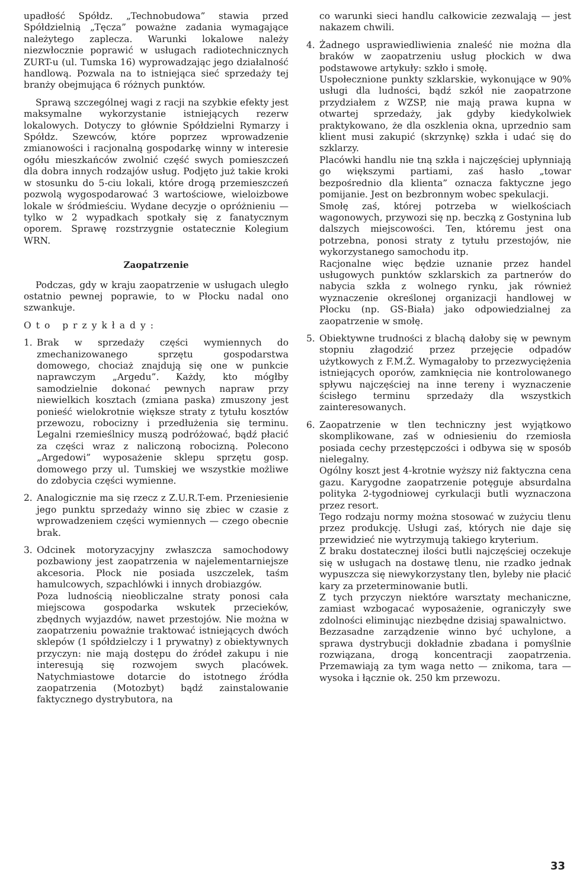upadłość Spółdz. „Technobudowa” stawia przed Spółdzielnią „Tęcza” poważne zadania wymagające należytego zaplecza. Warunki lokalowe należy niezwłocznie poprawić w usługach radiotechnicznych ZURT-u (ul. Tumska 16) wyprowadzając jego działalność handlową. Pozwala na to istniejąca sieć sprzedaży tej branży obejmująca 6 różnych punktów.
Sprawą szczególnej wagi z racji na szybkie efekty jest maksymalne wykorzystanie istniejących rezerw lokalowych. Dotyczy to głównie Spółdzielni Rymarzy i Spółdz. Szewców, które poprzez wprowadzenie zmianowości i racjonalną gospodarkę winny w interesie ogółu mieszkańców zwolnić część swych pomieszczeń dla dobra innych rodzajów usług. Podjęto już takie kroki w stosunku do 5-ciu lokali, które drogą przemieszczeń pozwolą wygospodarować 3 wartościowe, wieloizbowe lokale w śródmieściu. Wydane decyzje o opróżnieniu — tylko w 2 wypadkach spotkały się z fanatycznym oporem. Sprawę rozstrzygnie ostatecznie Kolegium WRN.
Zaopatrzenie
Podczas, gdy w kraju zaopatrzenie w usługach uległo ostatnio pewnej poprawie, to w Płocku nadal ono szwankuje.
Oto przykłady:
1. Brak w sprzedaży części wymiennych do zmechanizowanego sprzętu gospodarstwa domowego, chociaż znajdują się one w punkcie naprawczym „Argedu”. Każdy, kto mógłby samodzielnie dokonać pewnych napraw przy niewielkich kosztach (zmiana paska) zmuszony jest ponieść wielokrotnie większe straty z tytułu kosztów przewozu, robocizny i przedłużenia się terminu. Legalni rzemieślnicy muszą podróżować, bądź płacić za części wraz z naliczoną robocizną. Polecono „Argedowi” wyposażenie sklepu sprzętu gosp. domowego przy ul. Tumskiej we wszystkie możliwe do zdobycia części wymienne.
2. Analogicznie ma się rzecz z Z.U.R.T-em. Przeniesienie jego punktu sprzedaży winno się zbiec w czasie z wprowadzeniem części wymiennych — czego obecnie brak.
3. Odcinek motoryzacyjny zwłaszcza samochodowy pozbawiony jest zaopatrzenia w najelementarniejsze akcesoria. Płock nie posiada uszczelek, taśm hamulcowych, szpachlówki i innych drobiazgów.
Poza ludnością nieobliczalne straty ponosi cała miejscowa gospodarka wskutek przecieków, zbędnych wyjazdów, nawet przestojów. Nie można w zaopatrzeniu poważnie traktować istniejących dwóch sklepów (1 spółdzielczy i 1 prywatny) z obiektywnych przyczyn: nie mają dostępu do źródeł zakupu i nie interesują się rozwojem swych placówek. Natychmiastowe dotarcie do istotnego źródła zaopatrzenia (Motozbyt) bądź zainstalowanie faktycznego dystrybutora, na
co warunki sieci handlu całkowicie zezwalają — jest nakazem chwili.
4. Żadnego usprawiedliwienia znaleść nie można dla braków w zaopatrzeniu usług płockich w dwa podstawowe artykuły: szkło i smołę.
Uspołecznione punkty szklarskie, wykonujące w 90% usługi dla ludności, bądź szkół nie zaopatrzone przydziałem z WZSP, nie mają prawa kupna w otwartej sprzedaży, jak gdyby kiedykolwiek praktykowano, że dla oszklenia okna, uprzednio sam klient musi zakupić (skrzynkę) szkła i udać się do szklarzy.
Placówki handlu nie tną szkła i najczęściej upłynniają go większymi partiami, zaś hasło „towar bezpośrednio dla klienta” oznacza faktyczne jego pomijanie. Jest on bezbronnym wobec spekulacji.
Smołę zaś, której potrzeba w wielkościach wagonowych, przywozi się np. beczką z Gostynina lub dalszych miejscowości. Ten, któremu jest ona potrzebna, ponosi straty z tytułu przestojów, nie wykorzystanego samochodu itp.
Racjonalne więc będzie uznanie przez handel usługowych punktów szklarskich za partnerów do nabycia szkła z wolnego rynku, jak również wyznaczenie określonej organizacji handlowej w Płocku (np. GS-Biała) jako odpowiedzialnej za zaopatrzenie w smołę.
5. Obiektywne trudności z blachą dałoby się w pewnym stopniu złagodzić przez przejęcie odpadów użytkowych z F.M.Ż. Wymagałoby to przezwyciężenia istniejących oporów, zamknięcia nie kontrolowanego spływu najczęściej na inne tereny i wyznaczenie ścisłego terminu sprzedaży dla wszystkich zainteresowanych.
6. Zaopatrzenie w tlen techniczny jest wyjątkowo skomplikowane, zaś w odniesieniu do rzemiosła posiada cechy przestępczości i odbywa się w sposób nielegalny.
Ogólny koszt jest 4-krotnie wyższy niż faktyczna cena gazu. Karygodne zaopatrzenie potęguje absurdalna polityka 2-tygodniowej cyrkulacji butli wyznaczona przez resort.
Tego rodzaju normy można stosować w zużyciu tlenu przez produkcję. Usługi zaś, których nie daje się przewidzieć nie wytrzymują takiego kryterium.
Z braku dostatecznej ilości butli najczęściej oczekuje się w usługach na dostawę tlenu, nie rzadko jednak wypuszcza się niewykorzystany tlen, byleby nie płacić kary za przeterminowanie butli.
Z tych przyczyn niektóre warsztaty mechaniczne, zamiast wzbogacać wyposażenie, ograniczyły swe zdolności eliminując niezbędne dzisiaj spawalnictwo.
Bezzasadne zarządzenie winno być uchylone, a sprawa dystrybucji dokładnie zbadana i pomyślnie rozwiązana, drogą koncentracji zaopatrzenia. Przemawiają za tym waga netto — znikoma, tara — wysoka i łącznie ok. 250 km przewozu.
33